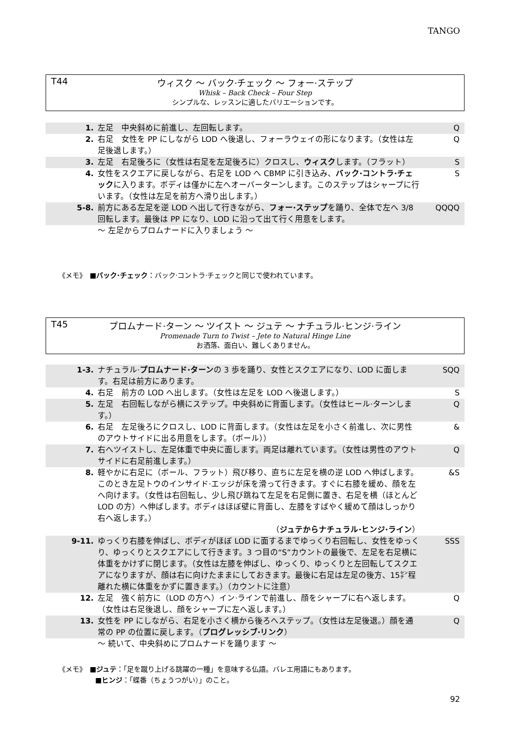TANGO
T44
ウィスク 〜 バック·チェック 〜 フォー·ステップ
Whisk – Back Check – Four Step
シンプルな、レッスンに適したバリエーションです。
| 1. | 左足 中央斜めに前進し、左回転します。 | Q |
| 2. | 右足 女性を PP にしながら LOD へ後退し、フォーラウェイの形になります。（女性は左足後退します。） | Q |
| 3. | 左足 右足後ろに（女性は右足を左足後ろに）クロスし、 ウィスク します。（フラット） | S |
| 4. | 女性をスクエアに戻しながら、右足を LOD へ CBMP に引き込み、 バック·コントラ·チェック に入ります。ボディは僅かに左へオーバーターンします。このステップはシャープに行います。（女性は左足を前方へ滑り出します。） | S |
| 5-8. | 前方にある左足を逆 LOD へ出して行きながら、 フォー·ステップ を踊り、全体で左へ 3/8 回転します。最後は PP になり、LOD に沿って出て行く用意をします。 | QQQQ |
| | 〜 左足からプロムナードに入りましょう 〜 | |
《メモ》　■バック·チェック：バック·コントラ·チェックと同じで使われています。
T45
プロムナード·ターン 〜 ツイスト 〜 ジュテ 〜 ナチュラル·ヒンジ·ライン
Promenade Turn to Twist – Jete to Natural Hinge Line
お洒落、面白い、難しくありません。
| 1-3. | ナチュラル· プロムナード·ターン の 3 歩を踊り、女性とスクエアになり、LOD に面します。右足は前方にあります。 | SQQ |
| 4. | 右足 前方の LOD へ出します。（女性は左足を LOD へ後退します。） | S |
| 5. | 左足 右回転しながら横にステップ。中央斜めに背面します。（女性はヒール·ターンします。） | Q |
| 6. | 右足 左足後ろにクロスし、LOD に背面します。（女性は左足を小さく前進し、次に男性のアウトサイドに出る用意をします。（ボール）） | & |
| 7. | 右へツイストし、左足体重で中央に面します。両足は離れています。（女性は男性のアウトサイドに右足前進します。） | Q |
| 8. | 軽やかに右足に（ボール、フラット）飛び移り、直ちに左足を横の逆 LOD へ伸ばします。このとき左足トウのインサイド·エッジが床を滑って行きます。すぐに右膝を緩め、顔を左へ向けます。（女性は右回転し、少し飛び跳ねて左足を右足側に置き、右足を横（ほとんど LOD の方）へ伸ばします。ボディはほぼ壁に背面し、左膝をすばやく緩めて顔はしっかり右へ返します。） （ ジュテからナチュラル·ヒンジ·ライン ） | &S |
| 9-11. | ゆっくり右膝を伸ばし、ボディがほぼ LOD に面するまでゆっくり右回転し、女性をゆっくり、ゆっくりとスクエアにして行きます。3 つ目の“S”カウントの最後で、左足を右足横に体重をかけずに閉じます。（女性は左膝を伸ばし、ゆっくり、ゆっくりと左回転してスクエアになりますが、顔は右に向けたままにしておきます。最後に右足は左足の後方、15㌢程離れた横に体重をかずに置きます。）（カウントに注意） | SSS |
| 12. | 左足 強く前方に（LOD の方へ）イン·ラインで前進し、顔をシャープに右へ返します。（女性は右足後退し、顔をシャープに左へ返します。） | Q |
| 13. | 女性を PP にしながら、右足を小さく横から後ろへステップ。（女性は左足後退。）顔を通常の PP の位置に戻します。（ プログレッシブ·リンク ） | Q |
| | 〜 続いて、中央斜めにプロムナードを踊ります 〜 | |
《メモ》　■ジュテ：「足を蹴り上げる跳躍の一種」を意味する仏語。バレエ用語にもあります。
■ヒンジ：「蝶番（ちょうつがい）」のこと。
92